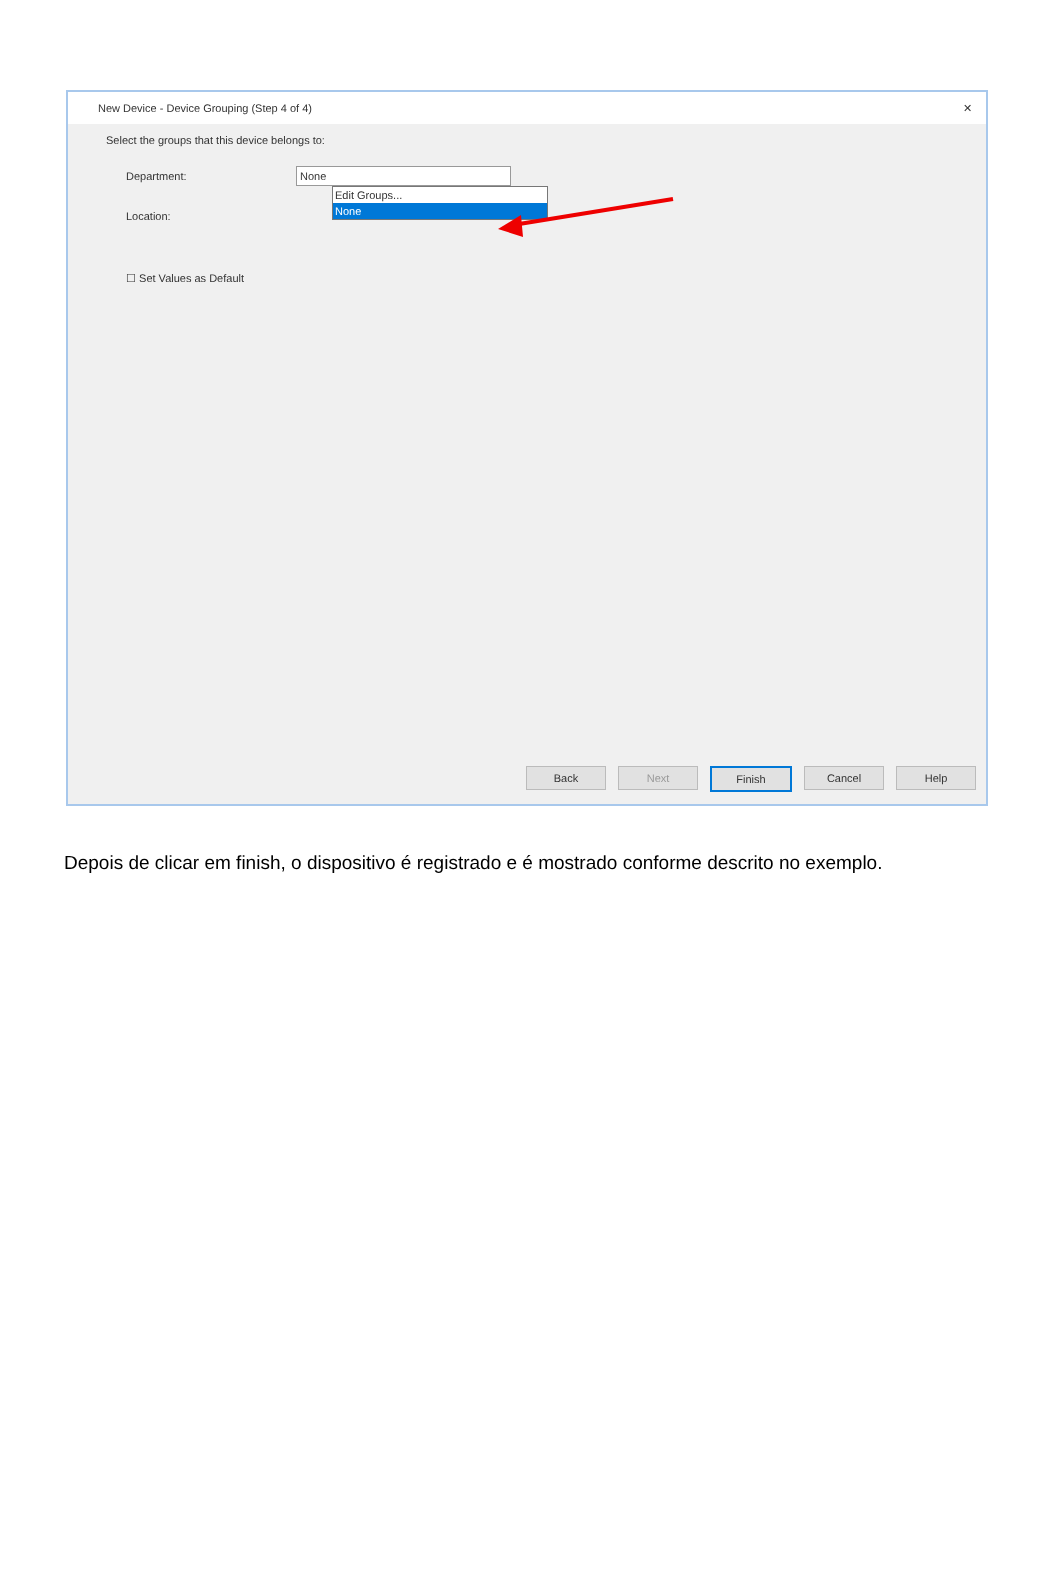New Device - Device Grouping (Step 4 of 4) ✕
Select the groups that this device belongs to:
Department:
None
Edit Groups...
None
Location:
☐ Set Values as Default
Back Next Finish Cancel Help
Depois de clicar em finish, o dispositivo é registrado e é mostrado conforme descrito no exemplo.